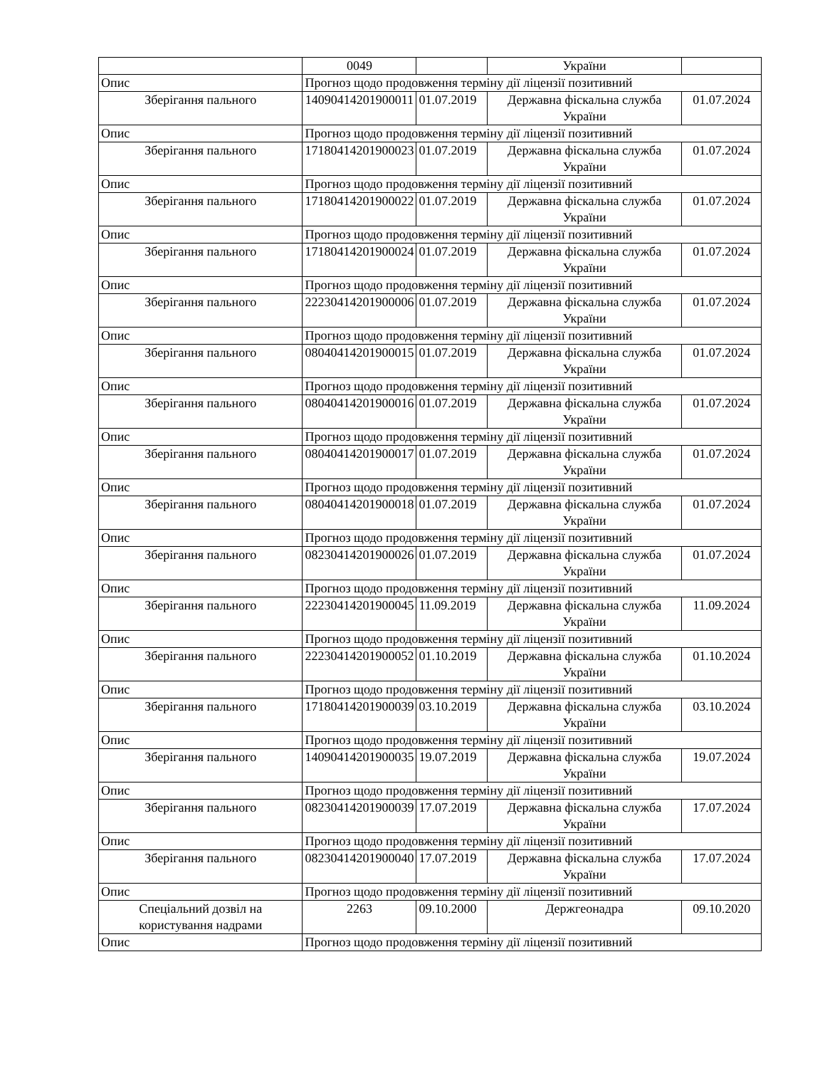| | 0049 | | України | |
| Опис | Прогноз щодо продовження терміну дії ліцензії позитивний | | | |
| Зберігання пального | 14090414201900011 | 01.07.2019 | Державна фіскальна служба України | 01.07.2024 |
| Опис | Прогноз щодо продовження терміну дії ліцензії позитивний | | | |
| Зберігання пального | 17180414201900023 | 01.07.2019 | Державна фіскальна служба України | 01.07.2024 |
| Опис | Прогноз щодо продовження терміну дії ліцензії позитивний | | | |
| Зберігання пального | 17180414201900022 | 01.07.2019 | Державна фіскальна служба України | 01.07.2024 |
| Опис | Прогноз щодо продовження терміну дії ліцензії позитивний | | | |
| Зберігання пального | 17180414201900024 | 01.07.2019 | Державна фіскальна служба України | 01.07.2024 |
| Опис | Прогноз щодо продовження терміну дії ліцензії позитивний | | | |
| Зберігання пального | 22230414201900006 | 01.07.2019 | Державна фіскальна служба України | 01.07.2024 |
| Опис | Прогноз щодо продовження терміну дії ліцензії позитивний | | | |
| Зберігання пального | 08040414201900015 | 01.07.2019 | Державна фіскальна служба України | 01.07.2024 |
| Опис | Прогноз щодо продовження терміну дії ліцензії позитивний | | | |
| Зберігання пального | 08040414201900016 | 01.07.2019 | Державна фіскальна служба України | 01.07.2024 |
| Опис | Прогноз щодо продовження терміну дії ліцензії позитивний | | | |
| Зберігання пального | 08040414201900017 | 01.07.2019 | Державна фіскальна служба України | 01.07.2024 |
| Опис | Прогноз щодо продовження терміну дії ліцензії позитивний | | | |
| Зберігання пального | 08040414201900018 | 01.07.2019 | Державна фіскальна служба України | 01.07.2024 |
| Опис | Прогноз щодо продовження терміну дії ліцензії позитивний | | | |
| Зберігання пального | 08230414201900026 | 01.07.2019 | Державна фіскальна служба України | 01.07.2024 |
| Опис | Прогноз щодо продовження терміну дії ліцензії позитивний | | | |
| Зберігання пального | 22230414201900045 | 11.09.2019 | Державна фіскальна служба України | 11.09.2024 |
| Опис | Прогноз щодо продовження терміну дії ліцензії позитивний | | | |
| Зберігання пального | 22230414201900052 | 01.10.2019 | Державна фіскальна служба України | 01.10.2024 |
| Опис | Прогноз щодо продовження терміну дії ліцензії позитивний | | | |
| Зберігання пального | 17180414201900039 | 03.10.2019 | Державна фіскальна служба України | 03.10.2024 |
| Опис | Прогноз щодо продовження терміну дії ліцензії позитивний | | | |
| Зберігання пального | 14090414201900035 | 19.07.2019 | Державна фіскальна служба України | 19.07.2024 |
| Опис | Прогноз щодо продовження терміну дії ліцензії позитивний | | | |
| Зберігання пального | 08230414201900039 | 17.07.2019 | Державна фіскальна служба України | 17.07.2024 |
| Опис | Прогноз щодо продовження терміну дії ліцензії позитивний | | | |
| Зберігання пального | 08230414201900040 | 17.07.2019 | Державна фіскальна служба України | 17.07.2024 |
| Опис | Прогноз щодо продовження терміну дії ліцензії позитивний | | | |
| Спеціальний дозвіл на користування надрами | 2263 | 09.10.2000 | Держгеонадра | 09.10.2020 |
| Опис | Прогноз щодо продовження терміну дії ліцензії позитивний | | | |